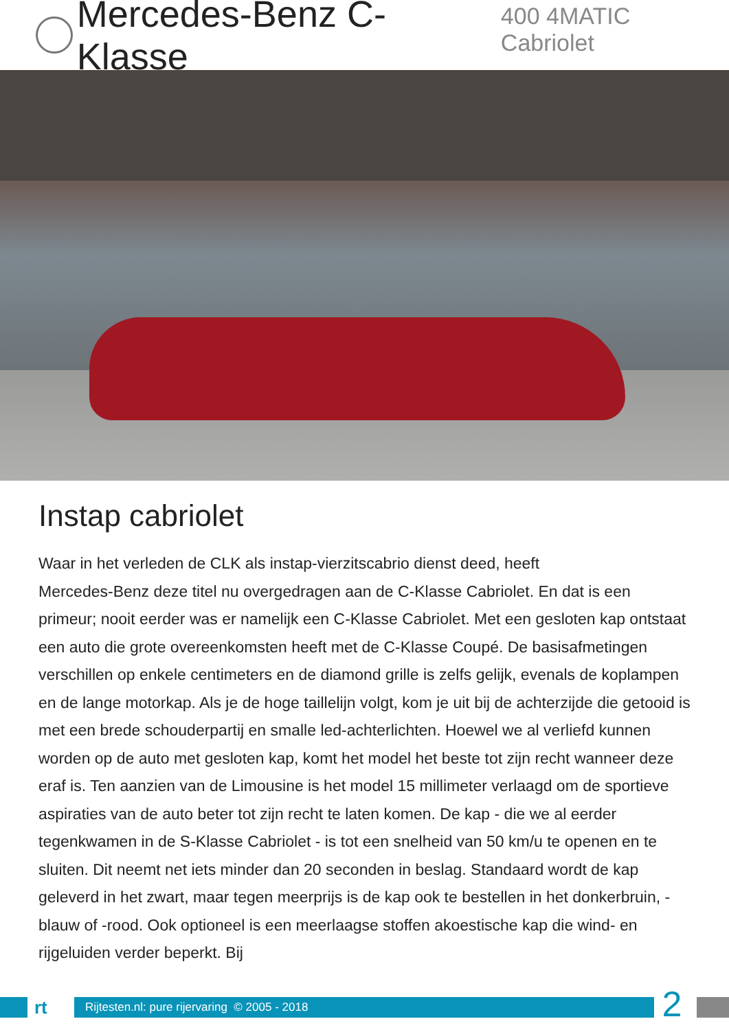Mercedes-Benz C-Klasse 400 4MATIC Cabriolet
Instap cabriolet
Waar in het verleden de CLK als instap-vierzitscabrio dienst deed, heeft
Mercedes-Benz deze titel nu overgedragen aan de C-Klasse Cabriolet. En dat is een primeur; nooit eerder was er namelijk een C-Klasse Cabriolet. Met een gesloten kap ontstaat een auto die grote overeenkomsten heeft met de C-Klasse Coupé. De basisafmetingen verschillen op enkele centimeters en de diamond grille is zelfs gelijk, evenals de koplampen en de lange motorkap. Als je de hoge taillelijn volgt, kom je uit bij de achterzijde die getooid is met een brede schouderpartij en smalle led-achterlichten. Hoewel we al verliefd kunnen worden op de auto met gesloten kap, komt het model het beste tot zijn recht wanneer deze eraf is. Ten aanzien van de Limousine is het model 15 millimeter verlaagd om de sportieve aspiraties van de auto beter tot zijn recht te laten komen. De kap - die we al eerder tegenkwamen in de S-Klasse Cabriolet - is tot een snelheid van 50 km/u te openen en te sluiten. Dit neemt net iets minder dan 20 seconden in beslag. Standaard wordt de kap geleverd in het zwart, maar tegen meerprijs is de kap ook te bestellen in het donkerbruin, -blauw of -rood. Ook optioneel is een meerlaagse stoffen akoestische kap die wind- en rijgeluiden verder beperkt. Bij
rt
Rijtesten.nl: pure rijervaring © 2005 - 2018
2